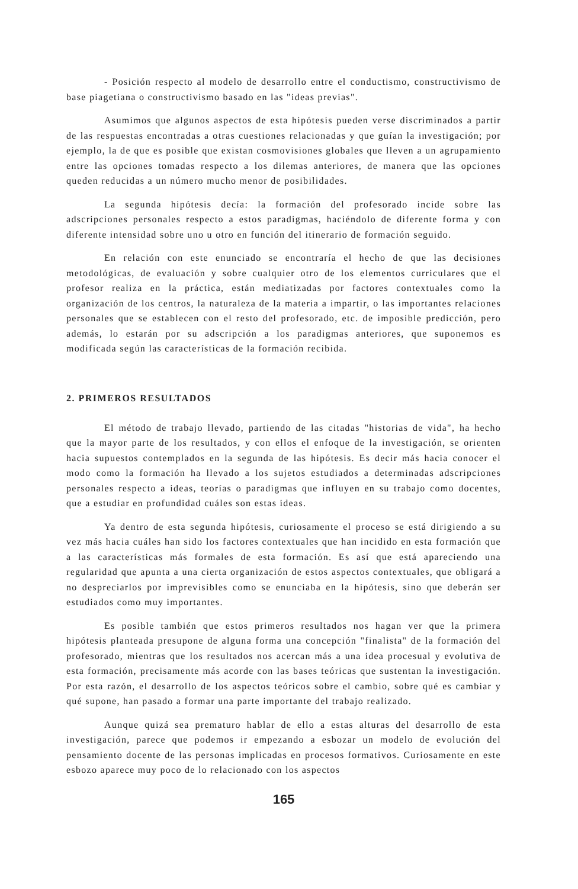- Posición respecto al modelo de desarrollo entre el conductismo, constructivismo de base piagetiana o constructivismo basado en las "ideas previas".
Asumimos que algunos aspectos de esta hipótesis pueden verse discriminados a partir de las respuestas encontradas a otras cuestiones relacionadas y que guían la investigación; por ejemplo, la de que es posible que existan cosmovisiones globales que lleven a un agrupamiento entre las opciones tomadas respecto a los dilemas anteriores, de manera que las opciones queden reducidas a un número mucho menor de posibilidades.
La segunda hipótesis decía: la formación del profesorado incide sobre las adscripciones personales respecto a estos paradigmas, haciéndolo de diferente forma y con diferente intensidad sobre uno u otro en función del itinerario de formación seguido.
En relación con este enunciado se encontraría el hecho de que las decisiones metodológicas, de evaluación y sobre cualquier otro de los elementos curriculares que el profesor realiza en la práctica, están mediatizadas por factores contextuales como la organización de los centros, la naturaleza de la materia a impartir, o las importantes relaciones personales que se establecen con el resto del profesorado, etc. de imposible predicción, pero además, lo estarán por su adscripción a los paradigmas anteriores, que suponemos es modificada según las características de la formación recibida.
2. PRIMEROS RESULTADOS
El método de trabajo llevado, partiendo de las citadas "historias de vida", ha hecho que la mayor parte de los resultados, y con ellos el enfoque de la investigación, se orienten hacia supuestos contemplados en la segunda de las hipótesis. Es decir más hacia conocer el modo como la formación ha llevado a los sujetos estudiados a determinadas adscripciones personales respecto a ideas, teorías o paradigmas que influyen en su trabajo como docentes, que a estudiar en profundidad cuáles son estas ideas.
Ya dentro de esta segunda hipótesis, curiosamente el proceso se está dirigiendo a su vez más hacia cuáles han sido los factores contextuales que han incidido en esta formación que a las características más formales de esta formación. Es así que está apareciendo una regularidad que apunta a una cierta organización de estos aspectos contextuales, que obligará a no despreciarlos por imprevisibles como se enunciaba en la hipótesis, sino que deberán ser estudiados como muy importantes.
Es posible también que estos primeros resultados nos hagan ver que la primera hipótesis planteada presupone de alguna forma una concepción "finalista" de la formación del profesorado, mientras que los resultados nos acercan más a una idea procesual y evolutiva de esta formación, precisamente más acorde con las bases teóricas que sustentan la investigación. Por esta razón, el desarrollo de los aspectos teóricos sobre el cambio, sobre qué es cambiar y qué supone, han pasado a formar una parte importante del trabajo realizado.
Aunque quizá sea prematuro hablar de ello a estas alturas del desarrollo de esta investigación, parece que podemos ir empezando a esbozar un modelo de evolución del pensamiento docente de las personas implicadas en procesos formativos. Curiosamente en este esbozo aparece muy poco de lo relacionado con los aspectos
165